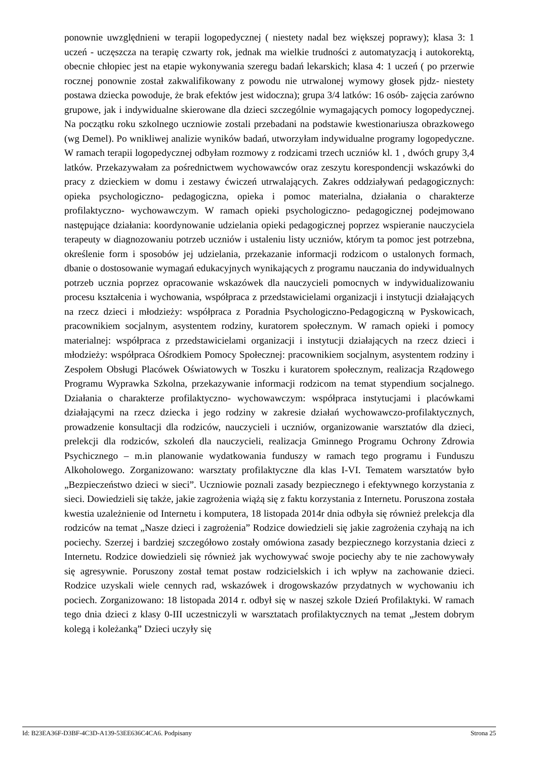ponownie uwzględnieni w terapii logopedycznej ( niestety nadal bez większej poprawy); klasa 3: 1 uczeń - uczęszcza na terapię czwarty rok, jednak ma wielkie trudności z automatyzacją i autokorektą, obecnie chłopiec jest na etapie wykonywania szeregu badań lekarskich; klasa 4: 1 uczeń ( po przerwie rocznej ponownie został zakwalifikowany z powodu nie utrwalonej wymowy głosek pjdz- niestety postawa dziecka powoduje, że brak efektów jest widoczna); grupa 3/4 latków: 16 osób- zajęcia zarówno grupowe, jak i indywidualne skierowane dla dzieci szczególnie wymagających pomocy logopedycznej. Na początku roku szkolnego uczniowie zostali przebadani na podstawie kwestionariusza obrazkowego (wg Demel). Po wnikliwej analizie wyników badań, utworzyłam indywidualne programy logopedyczne. W ramach terapii logopedycznej odbyłam rozmowy z rodzicami trzech uczniów kl. 1 , dwóch grupy 3,4 latków. Przekazywałam za pośrednictwem wychowawców oraz zeszytu korespondencji wskazówki do pracy z dzieckiem w domu i zestawy ćwiczeń utrwalających. Zakres oddziaływań pedagogicznych: opieka psychologiczno- pedagogiczna, opieka i pomoc materialna, działania o charakterze profilaktyczno- wychowawczym. W ramach opieki psychologiczno- pedagogicznej podejmowano następujące działania: koordynowanie udzielania opieki pedagogicznej poprzez wspieranie nauczyciela terapeuty w diagnozowaniu potrzeb uczniów i ustaleniu listy uczniów, którym ta pomoc jest potrzebna, określenie form i sposobów jej udzielania, przekazanie informacji rodzicom o ustalonych formach, dbanie o dostosowanie wymagań edukacyjnych wynikających z programu nauczania do indywidualnych potrzeb ucznia poprzez opracowanie wskazówek dla nauczycieli pomocnych w indywidualizowaniu procesu kształcenia i wychowania, współpraca z przedstawicielami organizacji i instytucji działających na rzecz dzieci i młodzieży: współpraca z Poradnia Psychologiczno-Pedagogiczną w Pyskowicach, pracownikiem socjalnym, asystentem rodziny, kuratorem społecznym. W ramach opieki i pomocy materialnej: współpraca z przedstawicielami organizacji i instytucji działających na rzecz dzieci i młodzieży: współpraca Ośrodkiem Pomocy Społecznej: pracownikiem socjalnym, asystentem rodziny i Zespołem Obsługi Placówek Oświatowych w Toszku i kuratorem społecznym, realizacja Rządowego Programu Wyprawka Szkolna, przekazywanie informacji rodzicom na temat stypendium socjalnego. Działania o charakterze profilaktyczno- wychowawczym: współpraca instytucjami i placówkami działającymi na rzecz dziecka i jego rodziny w zakresie działań wychowawczo-profilaktycznych, prowadzenie konsultacji dla rodziców, nauczycieli i uczniów, organizowanie warsztatów dla dzieci, prelekcji dla rodziców, szkoleń dla nauczycieli, realizacja Gminnego Programu Ochrony Zdrowia Psychicznego – m.in planowanie wydatkowania funduszy w ramach tego programu i Funduszu Alkoholowego. Zorganizowano: warsztaty profilaktyczne dla klas I-VI. Tematem warsztatów było „Bezpieczeństwo dzieci w sieci”. Uczniowie poznali zasady bezpiecznego i efektywnego korzystania z sieci. Dowiedzieli się także, jakie zagrożenia wiążą się z faktu korzystania z Internetu. Poruszona została kwestia uzależnienie od Internetu i komputera, 18 listopada 2014r dnia odbyła się również prelekcja dla rodziców na temat „Nasze dzieci i zagrożenia” Rodzice dowiedzieli się jakie zagrożenia czyhają na ich pociechy. Szerzej i bardziej szczegółowo zostały omówiona zasady bezpiecznego korzystania dzieci z Internetu. Rodzice dowiedzieli się również jak wychowywać swoje pociechy aby te nie zachowywały się agresywnie. Poruszony został temat postaw rodzicielskich i ich wpływ na zachowanie dzieci. Rodzice uzyskali wiele cennych rad, wskazówek i drogowskazów przydatnych w wychowaniu ich pociech. Zorganizowano: 18 listopada 2014 r. odbył się w naszej szkole Dzień Profilaktyki. W ramach tego dnia dzieci z klasy 0-III uczestniczyli w warsztatach profilaktycznych na temat „Jestem dobrym kolegą i koleżanką” Dzieci uczyły się
Id: B23EA36F-D3BF-4C3D-A139-53EE636C4CA6. Podpisany Strona 25